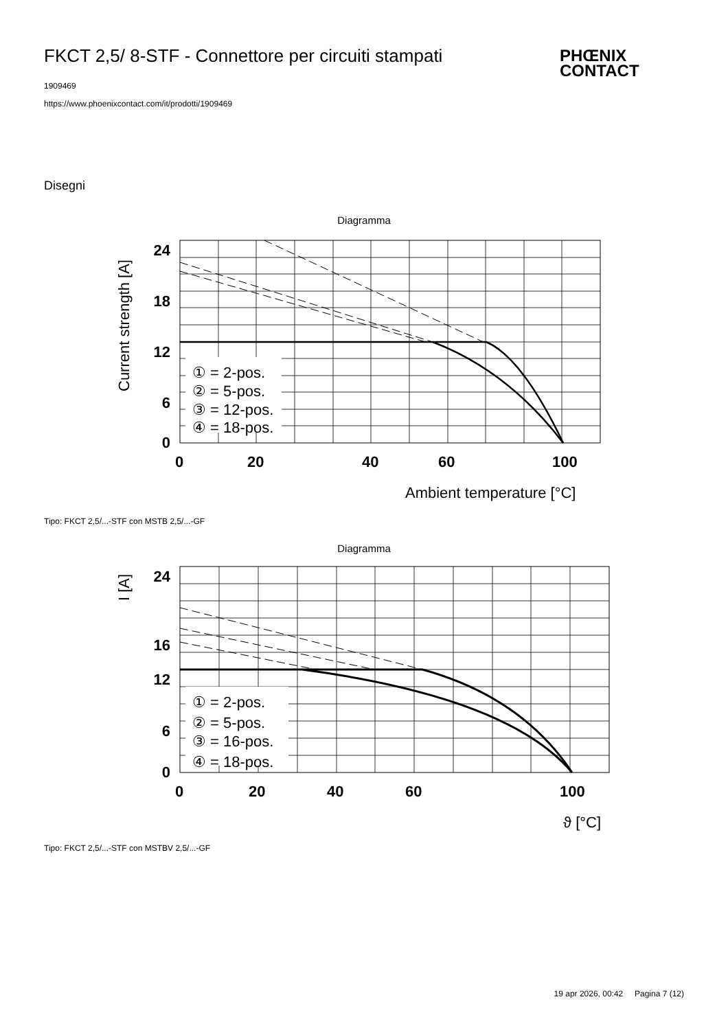FKCT 2,5/ 8-STF - Connettore per circuiti stampati
PHŒNIX
CONTACT
1909469
https://www.phoenixcontact.com/it/prodotti/1909469
Disegni
Diagramma
24
18
12
6
0
0
20
40
60
100
① = 2-pos.
② = 5-pos.
③ = 12-pos.
④ = 18-pos.
Ambient temperature [°C]
Current strength [A]
Tipo: FKCT 2,5/...-STF con MSTB 2,5/...-GF
Diagramma
24
16
12
6
0
0
20
40
60
100
① = 2-pos.
② = 5-pos.
③ = 16-pos.
④ = 18-pos.
ϑ [°C]
I [A]
Tipo: FKCT 2,5/...-STF con MSTBV 2,5/...-GF
19 apr 2026, 00:42 Pagina 7 (12)